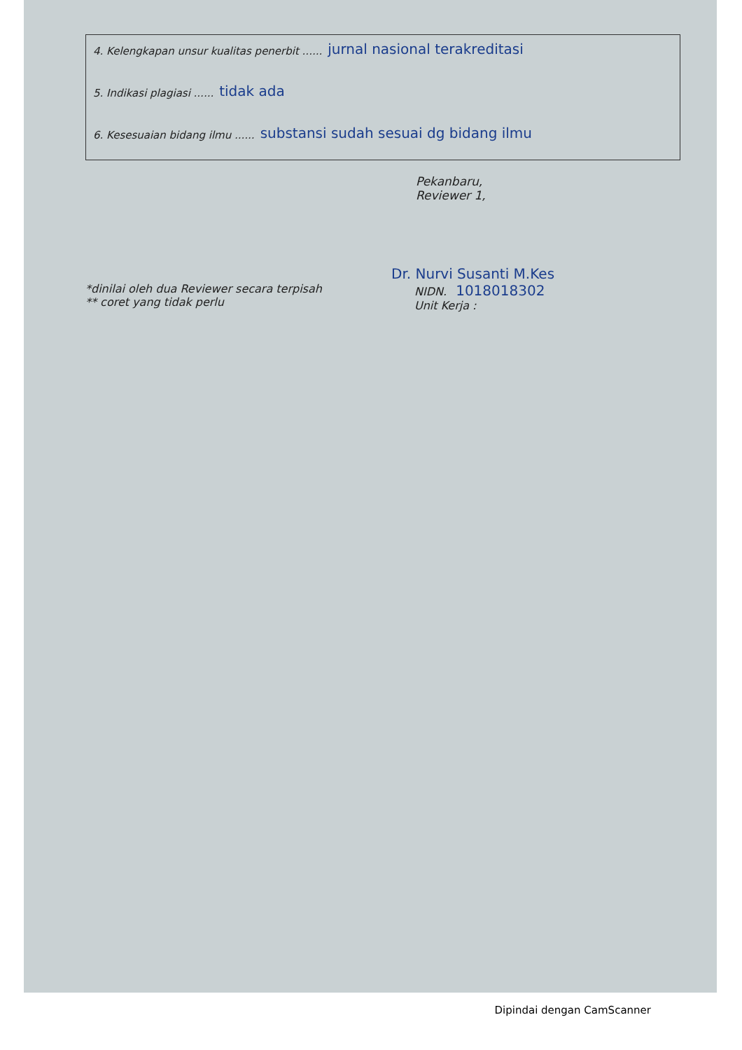4. Kelengkapan unsur kualitas penerbit ...... jurnal nasional terakreditasi
5. Indikasi plagiasi ...... tidak ada
6. Kesesuaian bidang ilmu ...... substansi sudah sesuai dg bidang ilmu
Pekanbaru,
Reviewer 1,
Dr. Nurvi Susanti M.Kes
*dinilai oleh dua Reviewer secara terpisah
** coret yang tidak perlu
NIDN. 1018018302
Unit Kerja :
Dipindai dengan CamScanner